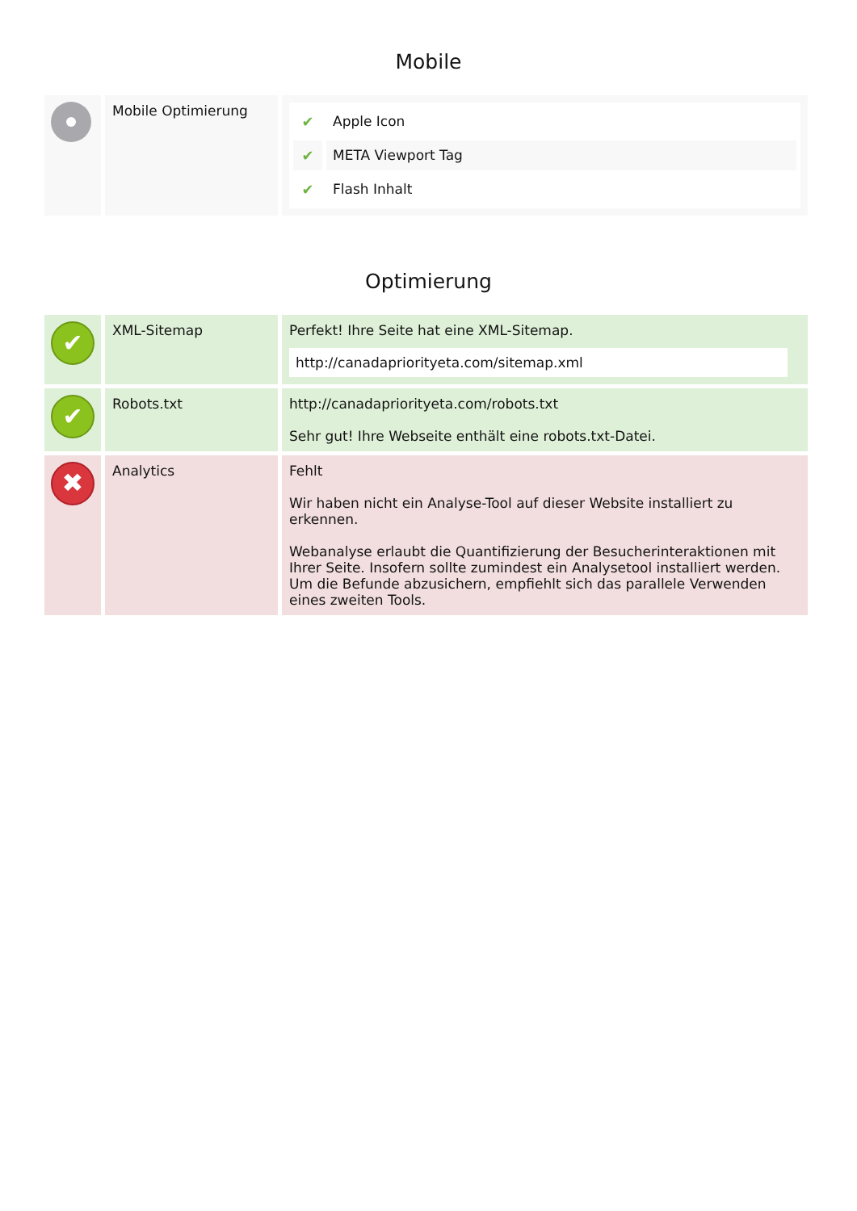Mobile
| | Mobile Optimierung | / ✔ / Apple Icon / / ✔ / META Viewport Tag / / ✔ / Flash Inhalt / |
Optimierung
| ✔ | XML-Sitemap | Perfekt! Ihre Seite hat eine XML-Sitemap. http://canadapriorityeta.com/sitemap.xml |
| ✔ | Robots.txt | http://canadapriorityeta.com/robots.txt Sehr gut! Ihre Webseite enthält eine robots.txt-Datei. |
| ✖ | Analytics | Fehlt Wir haben nicht ein Analyse-Tool auf dieser Website installiert zu erkennen. Webanalyse erlaubt die Quantifizierung der Besucherinteraktionen mit Ihrer Seite. Insofern sollte zumindest ein Analysetool installiert werden. Um die Befunde abzusichern, empfiehlt sich das parallele Verwenden eines zweiten Tools. |